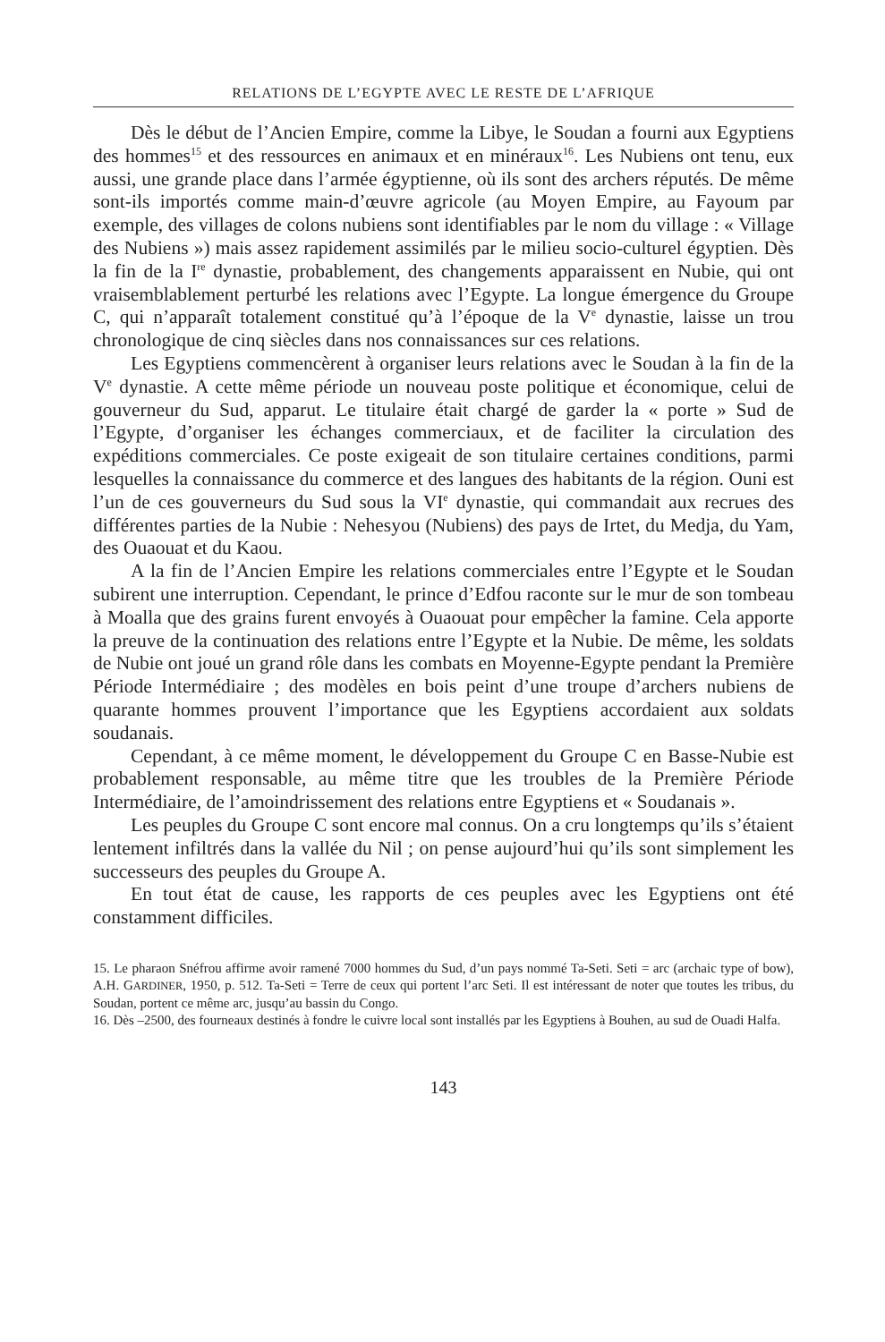RELATIONS DE L’EGYPTE AVEC LE RESTE DE L’AFRIQUE
Dès le début de l’Ancien Empire, comme la Libye, le Soudan a fourni aux Egyptiens des hommes<sup>15</sup> et des ressources en animaux et en minéraux<sup>16</sup>. Les Nubiens ont tenu, eux aussi, une grande place dans l’armée égyptienne, où ils sont des archers réputés. De même sont-ils importés comme main-d’œuvre agricole (au Moyen Empire, au Fayoum par exemple, des villages de colons nubiens sont identifiables par le nom du village : « Village des Nubiens ») mais assez rapidement assimilés par le milieu socio-culturel égyptien. Dès la fin de la I<sup>re</sup> dynastie, probablement, des changements apparaissent en Nubie, qui ont vraisemblablement perturbé les relations avec l’Egypte. La longue émergence du Groupe C, qui n’apparaît totalement constitué qu’à l’époque de la V<sup>e</sup> dynastie, laisse un trou chronologique de cinq siècles dans nos connaissances sur ces relations.
Les Egyptiens commencèrent à organiser leurs relations avec le Soudan à la fin de la V<sup>e</sup> dynastie. A cette même période un nouveau poste politique et économique, celui de gouverneur du Sud, apparut. Le titulaire était chargé de garder la « porte » Sud de l’Egypte, d’organiser les échanges commerciaux, et de faciliter la circulation des expéditions commerciales. Ce poste exigeait de son titulaire certaines conditions, parmi lesquelles la connaissance du commerce et des langues des habitants de la région. Ouni est l’un de ces gouverneurs du Sud sous la VI<sup>e</sup> dynastie, qui commandait aux recrues des différentes parties de la Nubie : Nehesyou (Nubiens) des pays de Irtet, du Medja, du Yam, des Ouaouat et du Kaou.
A la fin de l’Ancien Empire les relations commerciales entre l’Egypte et le Soudan subirent une interruption. Cependant, le prince d’Edfou raconte sur le mur de son tombeau à Moalla que des grains furent envoyés à Ouaouat pour empêcher la famine. Cela apporte la preuve de la continuation des relations entre l’Egypte et la Nubie. De même, les soldats de Nubie ont joué un grand rôle dans les combats en Moyenne-Egypte pendant la Première Période Intermédiaire ; des modèles en bois peint d’une troupe d’archers nubiens de quarante hommes prouvent l’importance que les Egyptiens accordaient aux soldats soudanais.
Cependant, à ce même moment, le développement du Groupe C en Basse-Nubie est probablement responsable, au même titre que les troubles de la Première Période Intermédiaire, de l’amoindrissement des relations entre Egyptiens et « Soudanais ».
Les peuples du Groupe C sont encore mal connus. On a cru longtemps qu’ils s’étaient lentement infiltrés dans la vallée du Nil ; on pense aujourd’hui qu’ils sont simplement les successeurs des peuples du Groupe A.
En tout état de cause, les rapports de ces peuples avec les Egyptiens ont été constamment difficiles.
15. Le pharaon Snéfrou affirme avoir ramené 7000 hommes du Sud, d’un pays nommé Ta-Seti. Seti = arc (archaic type of bow), A.H. GARDINER, 1950, p. 512. Ta-Seti = Terre de ceux qui portent l’arc Seti. Il est intéressant de noter que toutes les tribus, du Soudan, portent ce même arc, jusqu’au bassin du Congo.
16. Dès –2500, des fourneaux destinés à fondre le cuivre local sont installés par les Egyptiens à Bouhen, au sud de Ouadi Halfa.
143